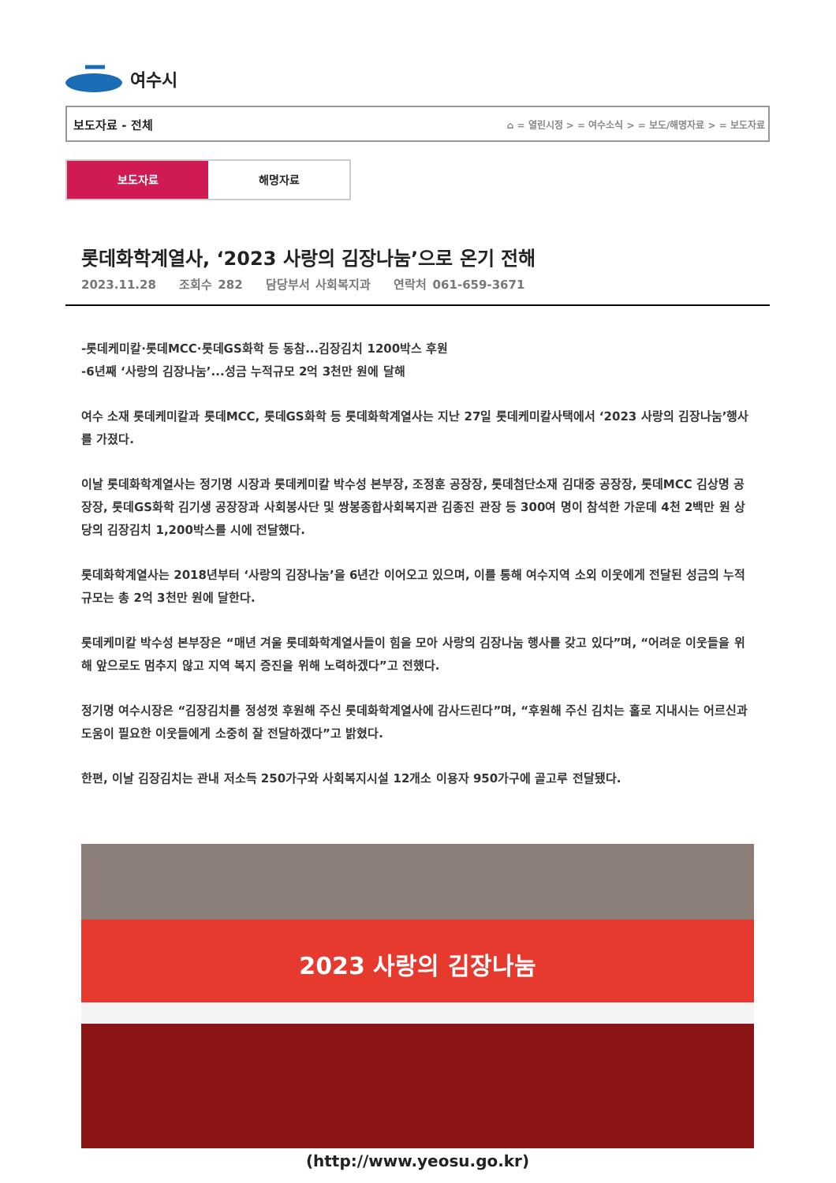여수시
보도자료 - 전체 ⌂ = 열린시정 > = 여수소식 > = 보도/해명자료 > = 보도자료
보도자료 해명자료
롯데화학계열사, ‘2023 사랑의 김장나눔’으로 온기 전해
2023.11.28 조회수 282 담당부서 사회복지과 연락처 061-659-3671
-롯데케미칼·롯데MCC·롯데GS화학 등 동참...김장김치 1200박스 후원
-6년째 ‘사랑의 김장나눔’...성금 누적규모 2억 3천만 원에 달해
여수 소재 롯데케미칼과 롯데MCC, 롯데GS화학 등 롯데화학계열사는 지난 27일 롯데케미칼사택에서 ‘2023 사랑의 김장나눔’행사를 가졌다.
이날 롯데화학계열사는 정기명 시장과 롯데케미칼 박수성 본부장, 조정훈 공장장, 롯데첨단소재 김대중 공장장, 롯데MCC 김상명 공장장, 롯데GS화학 김기생 공장장과 사회봉사단 및 쌍봉종합사회복지관 김종진 관장 등 300여 명이 참석한 가운데 4천 2백만 원 상당의 김장김치 1,200박스를 시에 전달했다.
롯데화학계열사는 2018년부터 ‘사랑의 김장나눔’을 6년간 이어오고 있으며, 이를 통해 여수지역 소외 이웃에게 전달된 성금의 누적규모는 총 2억 3천만 원에 달한다.
롯데케미칼 박수성 본부장은 “매년 겨울 롯데화학계열사들이 힘을 모아 사랑의 김장나눔 행사를 갖고 있다”며, “어려운 이웃들을 위해 앞으로도 멈추지 않고 지역 복지 증진을 위해 노력하겠다”고 전했다.
정기명 여수시장은 “김장김치를 정성껏 후원해 주신 롯데화학계열사에 감사드린다”며, “후원해 주신 김치는 홀로 지내시는 어르신과 도움이 필요한 이웃들에게 소중히 잘 전달하겠다”고 밝혔다.
한편, 이날 김장김치는 관내 저소득 250가구와 사회복지시설 12개소 이용자 950가구에 골고루 전달됐다.
2023 사랑의 김장나눔
(http://www.yeosu.go.kr)